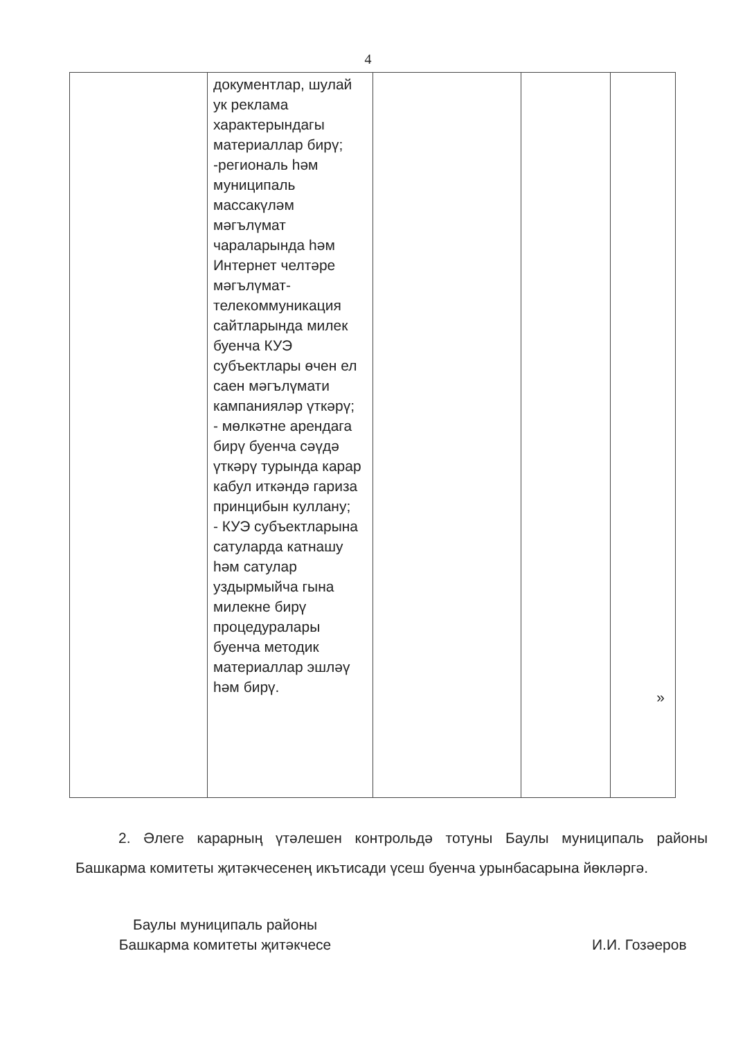4
| | документлар, шулай ук реклама характерындагы материаллар бирү; -региональ һәм муниципаль массакүләм мәгълүмат чараларында һәм Интернет челтәре мәгълүмат-телекоммуникация сайтларында милек буенча КУЭ субъектлары өчен ел саен мәгълүмати кампанияләр үткәрү; - мөлкәтне арендага бирү буенча сәүдә үткәрү турында карар кабул иткәндә гариза принцибын куллану; - КУЭ субъектларына сатуларда катнашу һәм сатулар уздырмыйча гына милекне бирү процедуралары буенча методик материаллар эшләү һәм бирү. | | | » |
2. Әлеге карарның үтәлешен контрольдә тотуны Баулы муниципаль районы Башкарма комитеты җитәкчесенең икътисади үсеш буенча урынбасарына йөкләргә.
Баулы муниципаль районы
Башкарма комитеты җитәкчесе
И.И. Гозәеров